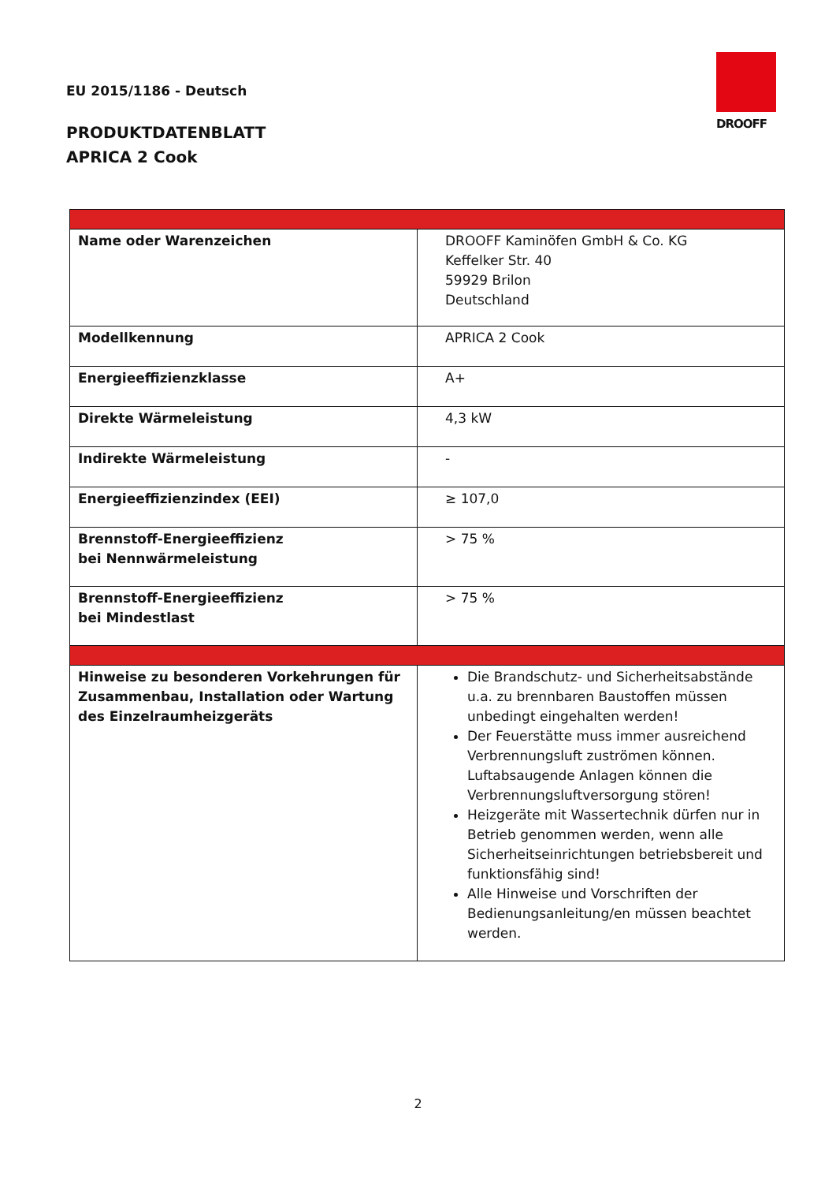EU 2015/1186 - Deutsch
PRODUKTDATENBLATT
APRICA 2 Cook
DROOFF
| Name oder Warenzeichen | DROOFF Kaminöfen GmbH & Co. KG Keffelker Str. 40 59929 Brilon Deutschland |
| Modellkennung | APRICA 2 Cook |
| Energieeffizienzklasse | A+ |
| Direkte Wärmeleistung | 4,3 kW |
| Indirekte Wärmeleistung | - |
| Energieeffizienzindex (EEI) | ≥ 107,0 |
| Brennstoff-Energieeffizienz bei Nennwärmeleistung | > 75 % |
| Brennstoff-Energieeffizienz bei Mindestlast | > 75 % |
| Hinweise zu besonderen Vorkehrungen für Zusammenbau, Installation oder Wartung des Einzelraumheizgeräts | Die Brandschutz- und Sicherheitsabstände u.a. zu brennbaren Baustoffen müssen unbedingt eingehalten werden! Der Feuerstätte muss immer ausreichend Verbrennungsluft zuströmen können. Luftabsaugende Anlagen können die Verbrennungsluftversorgung stören! Heizgeräte mit Wassertechnik dürfen nur in Betrieb genommen werden, wenn alle Sicherheitseinrichtungen betriebsbereit und funktionsfähig sind! Alle Hinweise und Vorschriften der Bedienungsanleitung/en müssen beachtet werden. |
2